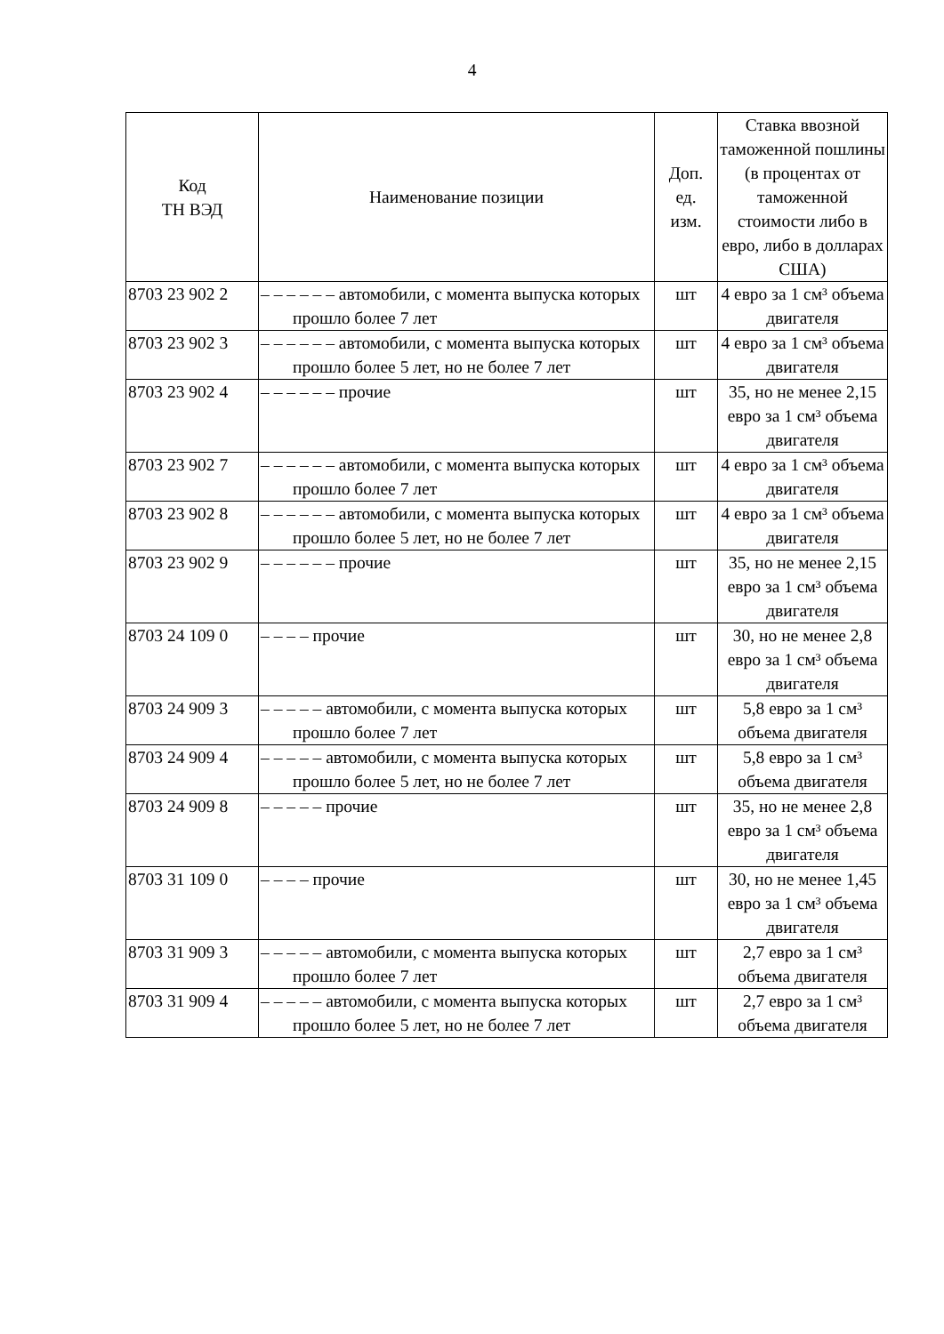4
| Код ТН ВЭД | Наименование позиции | Доп. ед. изм. | Ставка ввозной таможенной пошлины (в процентах от таможенной стоимости либо в евро, либо в долларах США) |
| --- | --- | --- | --- |
| 8703 23 902 2 | – – – – – – автомобили, с момента выпуска которых прошло более 7 лет | шт | 4 евро за 1 см³ объема двигателя |
| 8703 23 902 3 | – – – – – – автомобили, с момента выпуска которых прошло более 5 лет, но не более 7 лет | шт | 4 евро за 1 см³ объема двигателя |
| 8703 23 902 4 | – – – – – – прочие | шт | 35, но не менее 2,15 евро за 1 см³ объема двигателя |
| 8703 23 902 7 | – – – – – – автомобили, с момента выпуска которых прошло более 7 лет | шт | 4 евро за 1 см³ объема двигателя |
| 8703 23 902 8 | – – – – – – автомобили, с момента выпуска которых прошло более 5 лет, но не более 7 лет | шт | 4 евро за 1 см³ объема двигателя |
| 8703 23 902 9 | – – – – – – прочие | шт | 35, но не менее 2,15 евро за 1 см³ объема двигателя |
| 8703 24 109 0 | – – – – прочие | шт | 30, но не менее 2,8 евро за 1 см³ объема двигателя |
| 8703 24 909 3 | – – – – – автомобили, с момента выпуска которых прошло более 7 лет | шт | 5,8 евро за 1 см³ объема двигателя |
| 8703 24 909 4 | – – – – – автомобили, с момента выпуска которых прошло более 5 лет, но не более 7 лет | шт | 5,8 евро за 1 см³ объема двигателя |
| 8703 24 909 8 | – – – – – прочие | шт | 35, но не менее 2,8 евро за 1 см³ объема двигателя |
| 8703 31 109 0 | – – – – прочие | шт | 30, но не менее 1,45 евро за 1 см³ объема двигателя |
| 8703 31 909 3 | – – – – – автомобили, с момента выпуска которых прошло более 7 лет | шт | 2,7 евро за 1 см³ объема двигателя |
| 8703 31 909 4 | – – – – – автомобили, с момента выпуска которых прошло более 5 лет, но не более 7 лет | шт | 2,7 евро за 1 см³ объема двигателя |